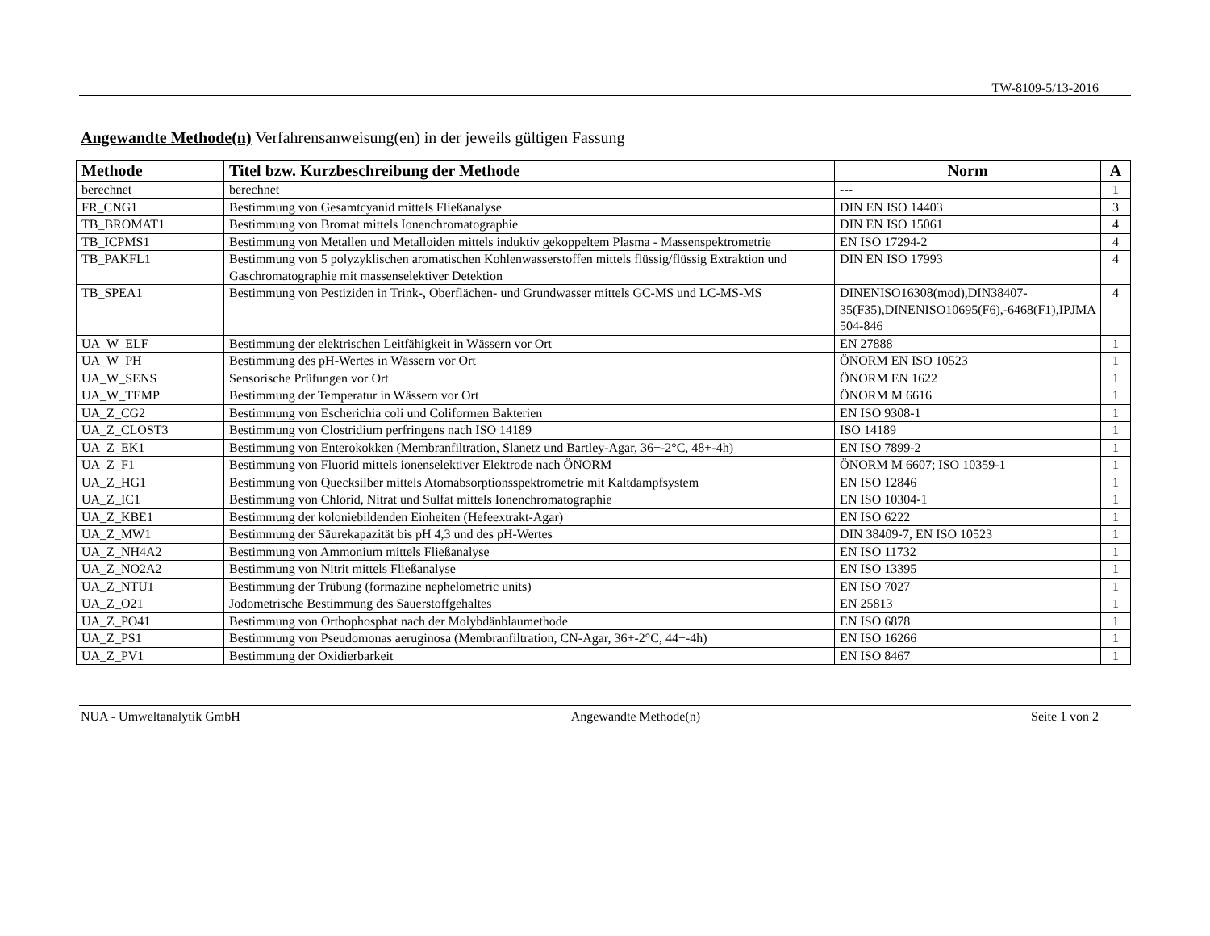TW-8109-5/13-2016
Angewandte Methode(n) Verfahrensanweisung(en) in der jeweils gültigen Fassung
| Methode | Titel bzw. Kurzbeschreibung der Methode | Norm | A |
| --- | --- | --- | --- |
| berechnet | berechnet | --- | 1 |
| FR_CNG1 | Bestimmung von Gesamtcyanid mittels Fließanalyse | DIN EN ISO 14403 | 3 |
| TB_BROMAT1 | Bestimmung von Bromat mittels Ionenchromatographie | DIN EN ISO 15061 | 4 |
| TB_ICPMS1 | Bestimmung von Metallen und Metalloiden mittels induktiv gekoppeltem Plasma - Massenspektrometrie | EN ISO 17294-2 | 4 |
| TB_PAKFL1 | Bestimmung von 5 polyzyklischen aromatischen Kohlenwasserstoffen mittels flüssig/flüssig Extraktion und Gaschromatographie mit massenselektiver Detektion | DIN EN ISO 17993 | 4 |
| TB_SPEA1 | Bestimmung von Pestiziden in Trink-, Oberflächen- und Grundwasser mittels GC-MS und LC-MS-MS | DINENISO16308(mod),DIN38407-35(F35),DINENISO10695(F6),-6468(F1),IPJMA 504-846 | 4 |
| UA_W_ELF | Bestimmung der elektrischen Leitfähigkeit in Wässern vor Ort | EN 27888 | 1 |
| UA_W_PH | Bestimmung des pH-Wertes in Wässern vor Ort | ÖNORM EN ISO 10523 | 1 |
| UA_W_SENS | Sensorische Prüfungen vor Ort | ÖNORM EN 1622 | 1 |
| UA_W_TEMP | Bestimmung der Temperatur in Wässern vor Ort | ÖNORM M 6616 | 1 |
| UA_Z_CG2 | Bestimmung von Escherichia coli und Coliformen Bakterien | EN ISO 9308-1 | 1 |
| UA_Z_CLOST3 | Bestimmung von Clostridium perfringens nach ISO 14189 | ISO 14189 | 1 |
| UA_Z_EK1 | Bestimmung von Enterokokken (Membranfiltration, Slanetz und Bartley-Agar, 36+-2°C, 48+-4h) | EN ISO 7899-2 | 1 |
| UA_Z_F1 | Bestimmung von Fluorid mittels ionenselektiver Elektrode nach ÖNORM | ÖNORM M 6607; ISO 10359-1 | 1 |
| UA_Z_HG1 | Bestimmung von Quecksilber mittels Atomabsorptionsspektrometrie mit Kaltdampfsystem | EN ISO 12846 | 1 |
| UA_Z_IC1 | Bestimmung von Chlorid, Nitrat und Sulfat mittels Ionenchromatographie | EN ISO 10304-1 | 1 |
| UA_Z_KBE1 | Bestimmung der koloniebildenden Einheiten (Hefeextrakt-Agar) | EN ISO 6222 | 1 |
| UA_Z_MW1 | Bestimmung der Säurekapazität bis pH 4,3 und des pH-Wertes | DIN 38409-7, EN ISO 10523 | 1 |
| UA_Z_NH4A2 | Bestimmung von Ammonium mittels Fließanalyse | EN ISO 11732 | 1 |
| UA_Z_NO2A2 | Bestimmung von Nitrit mittels Fließanalyse | EN ISO 13395 | 1 |
| UA_Z_NTU1 | Bestimmung der Trübung (formazine nephelometric units) | EN ISO 7027 | 1 |
| UA_Z_O21 | Jodometrische Bestimmung des Sauerstoffgehaltes | EN 25813 | 1 |
| UA_Z_PO41 | Bestimmung von Orthophosphat nach der Molybdänblaumethode | EN ISO 6878 | 1 |
| UA_Z_PS1 | Bestimmung von Pseudomonas aeruginosa (Membranfiltration, CN-Agar, 36+-2°C, 44+-4h) | EN ISO 16266 | 1 |
| UA_Z_PV1 | Bestimmung der Oxidierbarkeit | EN ISO 8467 | 1 |
NUA - Umweltanalytik GmbH Angewandte Methode(n) Seite 1 von 2